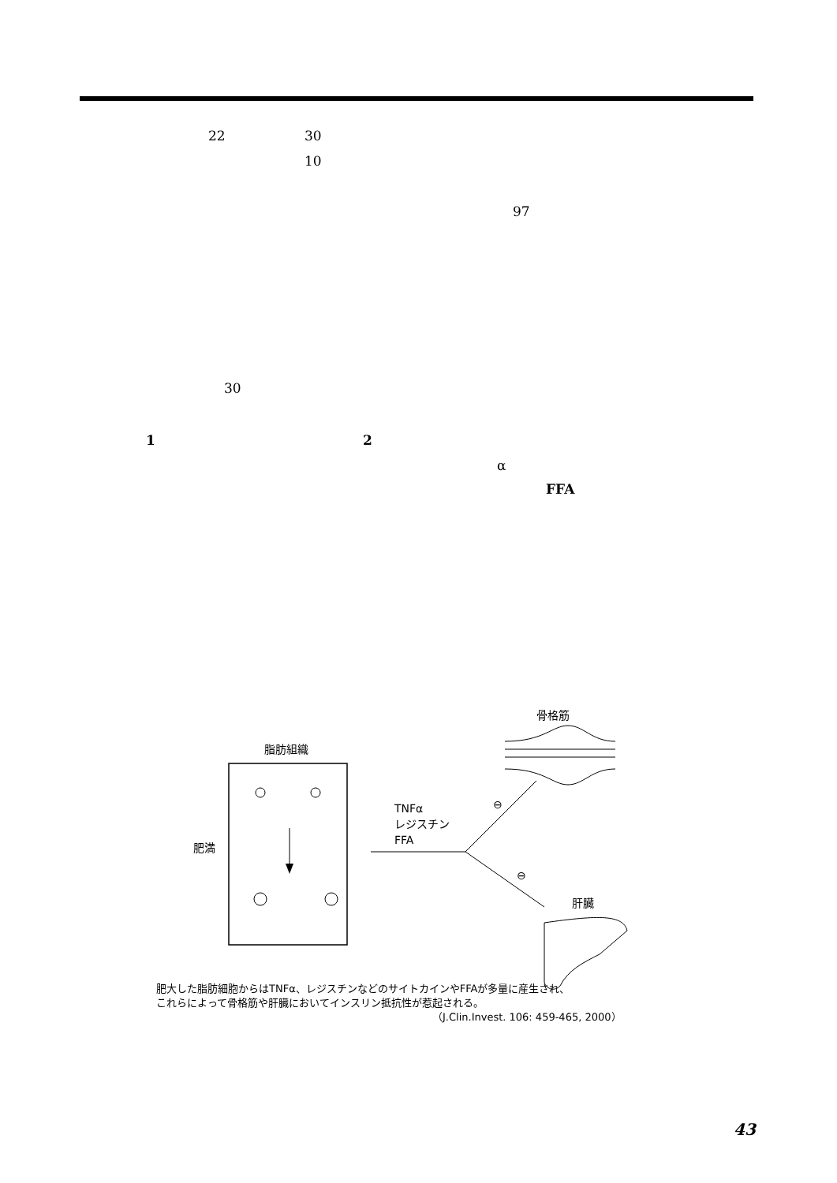22 30
10
97
30
1 2
α
FFA
脂肪組織
骨格筋
肥満
TNFα
レジスチン
FFA
⊖
⊖
肝臓
肥大した脂肪細胞からはTNFα、レジスチンなどのサイトカインやFFAが多量に産生され、
これらによって骨格筋や肝臓においてインスリン抵抗性が惹起される。
（J.Clin.Invest. 106: 459-465, 2000）
43